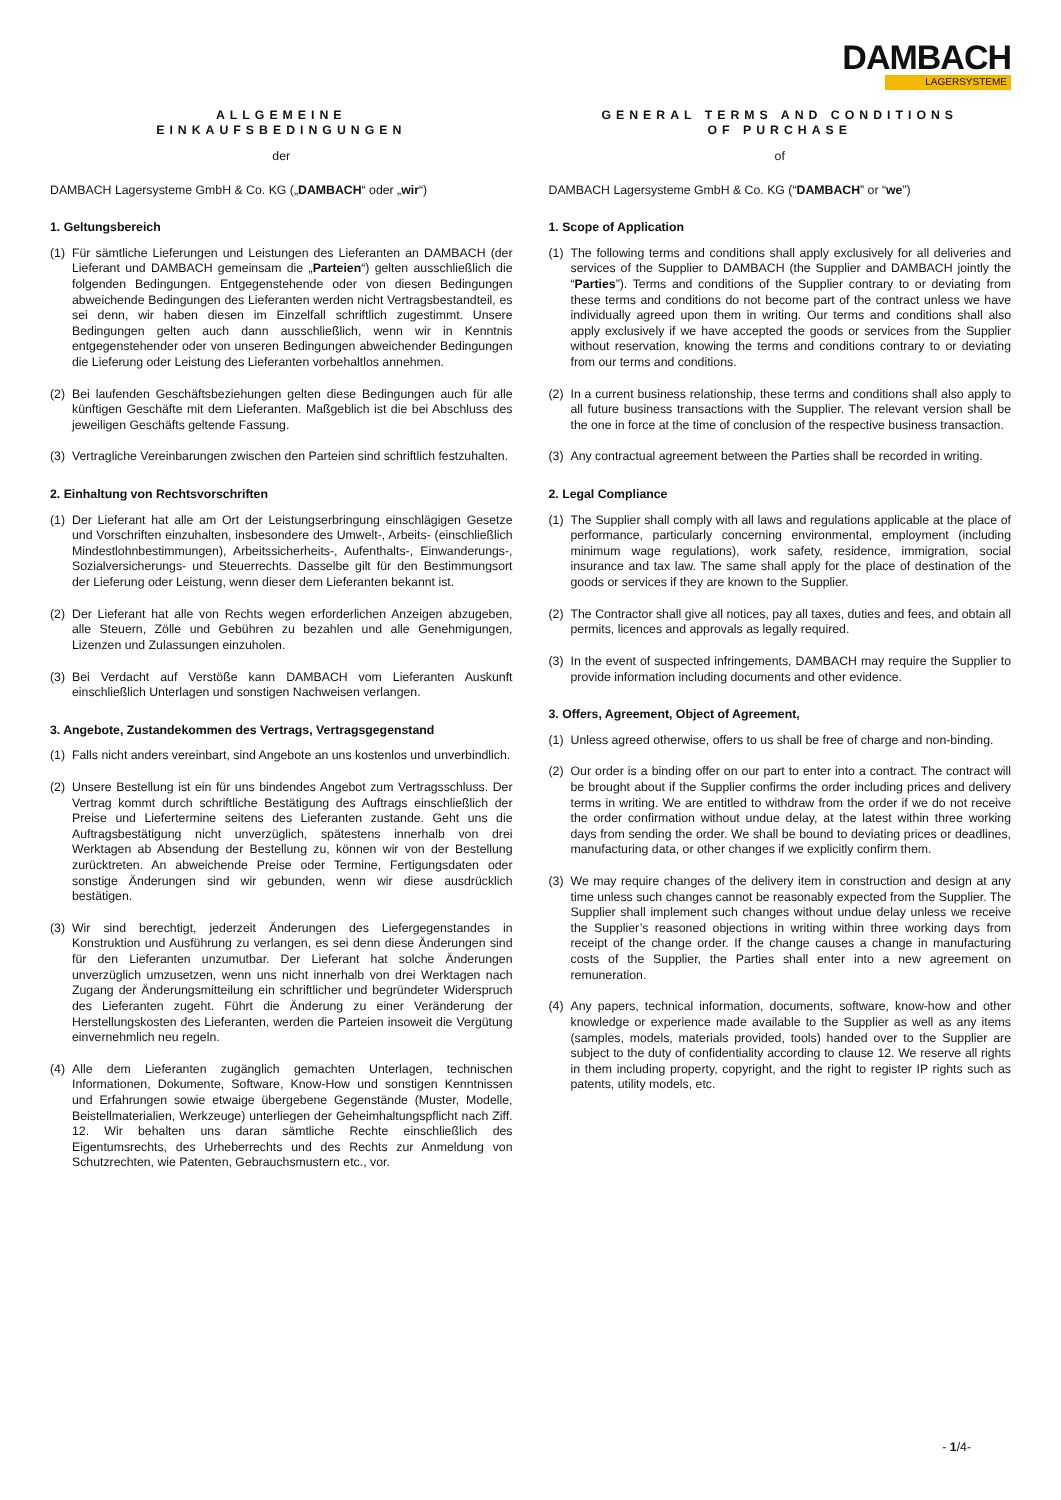DAMBACH
LAGERSYSTEME
ALLGEMEINE
EINKAUFSBEDINGUNGEN
der
DAMBACH Lagersysteme GmbH & Co. KG („DAMBACH“ oder „wir“)
1. Geltungsbereich
(1)
Für sämtliche Lieferungen und Leistungen des Lieferanten an DAMBACH (der Lieferant und DAMBACH gemeinsam die „Parteien“) gelten ausschließlich die folgenden Bedingungen. Entgegenstehende oder von diesen Bedingungen abweichende Bedingungen des Lieferanten werden nicht Vertragsbestandteil, es sei denn, wir haben diesen im Einzelfall schriftlich zugestimmt. Unsere Bedingungen gelten auch dann ausschließlich, wenn wir in Kenntnis entgegenstehender oder von unseren Bedingungen abweichender Bedingungen die Lieferung oder Leistung des Lieferanten vorbehaltlos annehmen.
(2)
Bei laufenden Geschäftsbeziehungen gelten diese Bedingungen auch für alle künftigen Geschäfte mit dem Lieferanten. Maßgeblich ist die bei Abschluss des jeweiligen Geschäfts geltende Fassung.
(3)
Vertragliche Vereinbarungen zwischen den Parteien sind schriftlich festzuhalten.
2. Einhaltung von Rechtsvorschriften
(1)
Der Lieferant hat alle am Ort der Leistungserbringung einschlägigen Gesetze und Vorschriften einzuhalten, insbesondere des Umwelt-, Arbeits- (einschließlich Mindestlohnbestimmungen), Arbeitssicherheits-, Aufenthalts-, Einwanderungs-, Sozialversicherungs- und Steuerrechts. Dasselbe gilt für den Bestimmungsort der Lieferung oder Leistung, wenn dieser dem Lieferanten bekannt ist.
(2)
Der Lieferant hat alle von Rechts wegen erforderlichen Anzeigen abzugeben, alle Steuern, Zölle und Gebühren zu bezahlen und alle Genehmigungen, Lizenzen und Zulassungen einzuholen.
(3)
Bei Verdacht auf Verstöße kann DAMBACH vom Lieferanten Auskunft einschließlich Unterlagen und sonstigen Nachweisen verlangen.
3. Angebote, Zustandekommen des Vertrags, Vertragsgegenstand
(1)
Falls nicht anders vereinbart, sind Angebote an uns kostenlos und unverbindlich.
(2)
Unsere Bestellung ist ein für uns bindendes Angebot zum Vertragsschluss. Der Vertrag kommt durch schriftliche Bestätigung des Auftrags einschließlich der Preise und Liefertermine seitens des Lieferanten zustande. Geht uns die Auftragsbestätigung nicht unverzüglich, spätestens innerhalb von drei Werktagen ab Absendung der Bestellung zu, können wir von der Bestellung zurücktreten. An abweichende Preise oder Termine, Fertigungsdaten oder sonstige Änderungen sind wir gebunden, wenn wir diese ausdrücklich bestätigen.
(3)
Wir sind berechtigt, jederzeit Änderungen des Liefergegenstandes in Konstruktion und Ausführung zu verlangen, es sei denn diese Änderungen sind für den Lieferanten unzumutbar. Der Lieferant hat solche Änderungen unverzüglich umzusetzen, wenn uns nicht innerhalb von drei Werktagen nach Zugang der Änderungsmitteilung ein schriftlicher und begründeter Widerspruch des Lieferanten zugeht. Führt die Änderung zu einer Veränderung der Herstellungskosten des Lieferanten, werden die Parteien insoweit die Vergütung einvernehmlich neu regeln.
(4)
Alle dem Lieferanten zugänglich gemachten Unterlagen, technischen Informationen, Dokumente, Software, Know-How und sonstigen Kenntnissen und Erfahrungen sowie etwaige übergebene Gegenstände (Muster, Modelle, Beistellmaterialien, Werkzeuge) unterliegen der Geheimhaltungspflicht nach Ziff. 12. Wir behalten uns daran sämtliche Rechte einschließlich des Eigentumsrechts, des Urheberrechts und des Rechts zur Anmeldung von Schutzrechten, wie Patenten, Gebrauchsmustern etc., vor.
GENERAL TERMS AND CONDITIONS
OF PURCHASE
of
DAMBACH Lagersysteme GmbH & Co. KG (“DAMBACH” or “we”)
1. Scope of Application
(1)
The following terms and conditions shall apply exclusively for all deliveries and services of the Supplier to DAMBACH (the Supplier and DAMBACH jointly the “Parties”). Terms and conditions of the Supplier contrary to or deviating from these terms and conditions do not become part of the contract unless we have individually agreed upon them in writing. Our terms and conditions shall also apply exclusively if we have accepted the goods or services from the Supplier without reservation, knowing the terms and conditions contrary to or deviating from our terms and conditions.
(2)
In a current business relationship, these terms and conditions shall also apply to all future business transactions with the Supplier. The relevant version shall be the one in force at the time of conclusion of the respective business transaction.
(3)
Any contractual agreement between the Parties shall be recorded in writing.
2. Legal Compliance
(1)
The Supplier shall comply with all laws and regulations applicable at the place of performance, particularly concerning environmental, employment (including minimum wage regulations), work safety, residence, immigration, social insurance and tax law. The same shall apply for the place of destination of the goods or services if they are known to the Supplier.
(2)
The Contractor shall give all notices, pay all taxes, duties and fees, and obtain all permits, licences and approvals as legally required.
(3)
In the event of suspected infringements, DAMBACH may require the Supplier to provide information including documents and other evidence.
3. Offers, Agreement, Object of Agreement,
(1)
Unless agreed otherwise, offers to us shall be free of charge and non-binding.
(2)
Our order is a binding offer on our part to enter into a contract. The contract will be brought about if the Supplier confirms the order including prices and delivery terms in writing. We are entitled to withdraw from the order if we do not receive the order confirmation without undue delay, at the latest within three working days from sending the order. We shall be bound to deviating prices or deadlines, manufacturing data, or other changes if we explicitly confirm them.
(3)
We may require changes of the delivery item in construction and design at any time unless such changes cannot be reasonably expected from the Supplier. The Supplier shall implement such changes without undue delay unless we receive the Supplier’s reasoned objections in writing within three working days from receipt of the change order. If the change causes a change in manufacturing costs of the Supplier, the Parties shall enter into a new agreement on remuneration.
(4)
Any papers, technical information, documents, software, know-how and other knowledge or experience made available to the Supplier as well as any items (samples, models, materials provided, tools) handed over to the Supplier are subject to the duty of confidentiality according to clause 12. We reserve all rights in them including property, copyright, and the right to register IP rights such as patents, utility models, etc.
- 1/4-